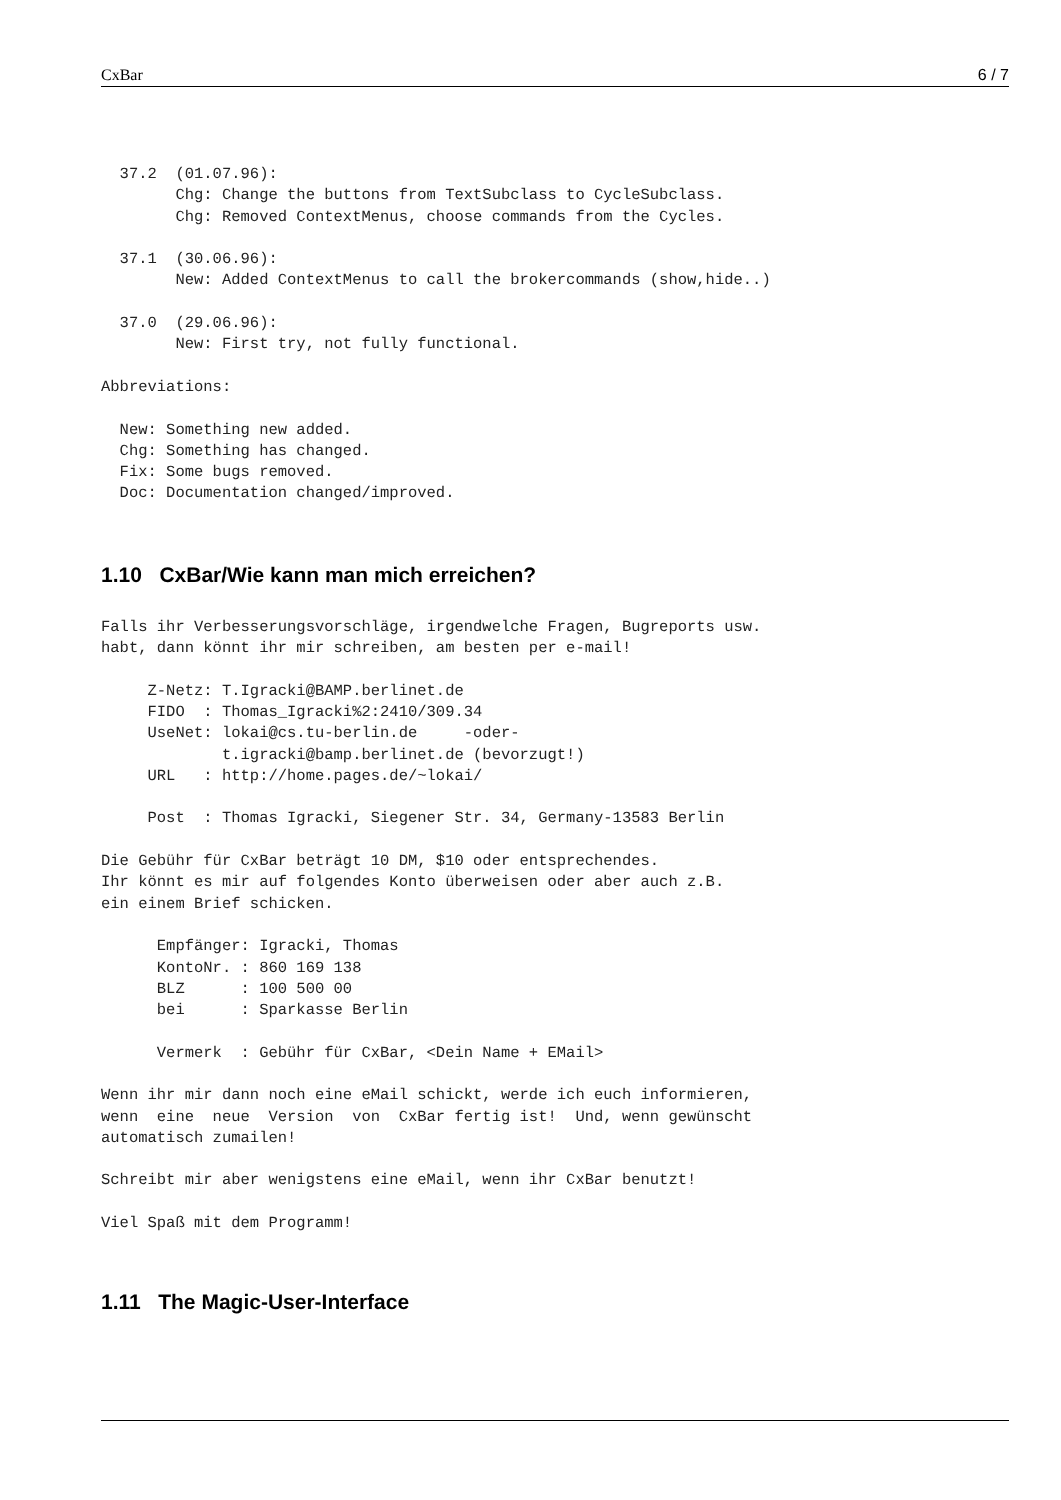CxBar 6 / 7
  37.2  (01.07.96):
        Chg: Change the buttons from TextSubclass to CycleSubclass.
        Chg: Removed ContextMenus, choose commands from the Cycles.

  37.1  (30.06.96):
        New: Added ContextMenus to call the brokercommands (show,hide..)

  37.0  (29.06.96):
        New: First try, not fully functional.

Abbreviations:

  New: Something new added.
  Chg: Something has changed.
  Fix: Some bugs removed.
  Doc: Documentation changed/improved.
1.10 CxBar/Wie kann man mich erreichen?
Falls ihr Verbesserungsvorschläge, irgendwelche Fragen, Bugreports usw.
habt, dann könnt ihr mir schreiben, am besten per e-mail!

     Z-Netz: T.Igracki@BAMP.berlinet.de
     FIDO  : Thomas_Igracki%2:2410/309.34
     UseNet: lokai@cs.tu-berlin.de     -oder-
             t.igracki@bamp.berlinet.de (bevorzugt!)
     URL   : http://home.pages.de/~lokai/

     Post  : Thomas Igracki, Siegener Str. 34, Germany-13583 Berlin

Die Gebühr für CxBar beträgt 10 DM, $10 oder entsprechendes.
Ihr könnt es mir auf folgendes Konto überweisen oder aber auch z.B.
ein einem Brief schicken.

      Empfänger: Igracki, Thomas
      KontoNr. : 860 169 138
      BLZ      : 100 500 00
      bei      : Sparkasse Berlin

      Vermerk  : Gebühr für CxBar, <Dein Name + EMail>

Wenn ihr mir dann noch eine eMail schickt, werde ich euch informieren,
wenn  eine  neue  Version  von  CxBar fertig ist!  Und, wenn gewünscht
automatisch zumailen!

Schreibt mir aber wenigstens eine eMail, wenn ihr CxBar benutzt!

Viel Spaß mit dem Programm!
1.11 The Magic-User-Interface